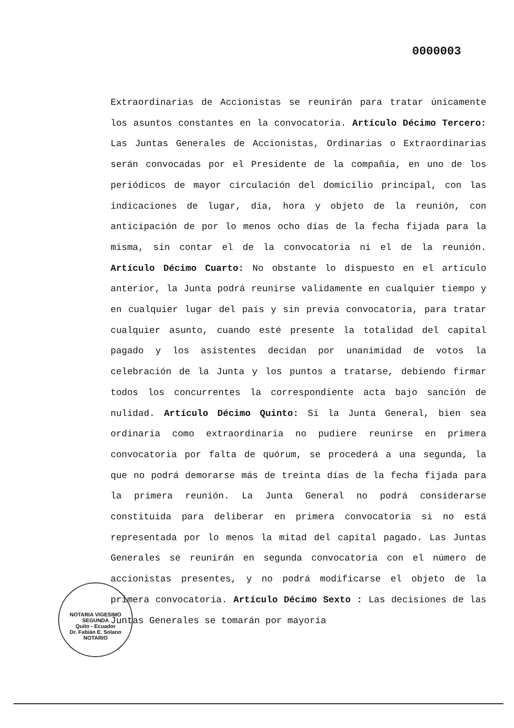0000003
Extraordinarias de Accionistas se reunirán para tratar únicamente los asuntos constantes en la convocatoria. Artículo Décimo Tercero: Las Juntas Generales de Accionistas, Ordinarias o Extraordinarias serán convocadas por el Presidente de la compañía, en uno de los periódicos de mayor circulación del domicilio principal, con las indicaciones de lugar, día, hora y objeto de la reunión, con anticipación de por lo menos ocho días de la fecha fijada para la misma, sin contar el de la convocatoria ni el de la reunión. Artículo Décimo Cuarto: No obstante lo dispuesto en el artículo anterior, la Junta podrá reunirse validamente en cualquier tiempo y en cualquier lugar del país y sin previa convocatoria, para tratar cualquier asunto, cuando esté presente la totalidad del capital pagado y los asistentes decidan por unanimidad de votos la celebración de la Junta y los puntos a tratarse, debiendo firmar todos los concurrentes la correspondiente acta bajo sanción de nulidad. Artículo Décimo Quinto: Si la Junta General, bien sea ordinaria como extraordinaria no pudiere reunirse en primera convocatoria por falta de quórum, se procederá a una segunda, la que no podrá demorarse más de treinta días de la fecha fijada para la primera reunión. La Junta General no podrá considerarse constituida para deliberar en primera convocatoria si no está representada por lo menos la mitad del capital pagado. Las Juntas Generales se reunirán en segunda convocatoria con el número de accionistas presentes, y no podrá modificarse el objeto de la primera convocatoria. Artículo Décimo Sexto : Las decisiones de las Juntas Generales se tomarán por mayoría
NOTARIA VIGESIMO SEGUNDA
Quito - Ecuador
Dr. Fabián E. Solano
NOTARIO